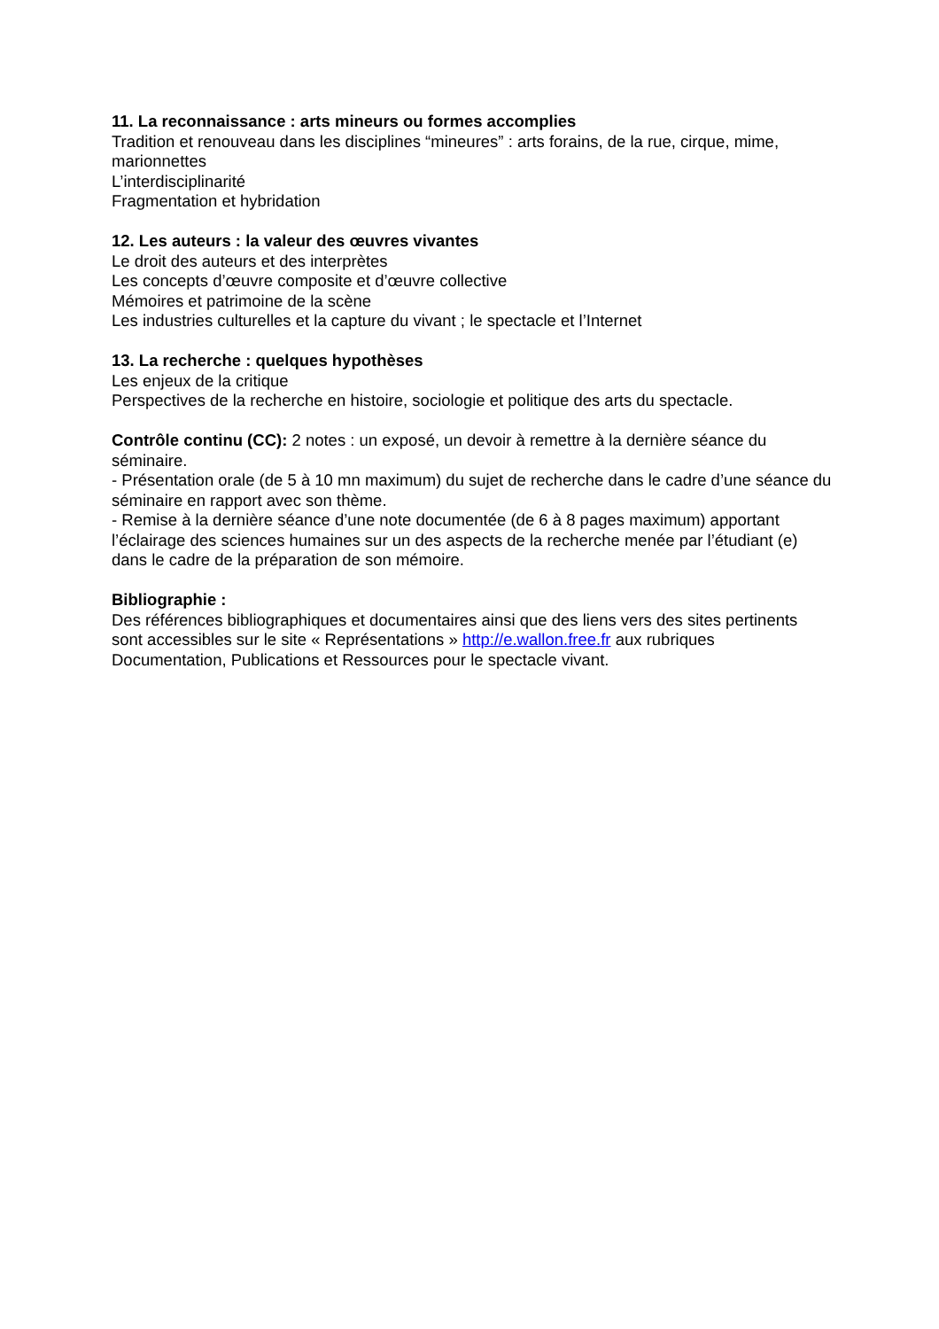11. La reconnaissance : arts mineurs ou formes accomplies
Tradition et renouveau dans les disciplines “mineures” : arts forains, de la rue, cirque, mime, marionnettes
L’interdisciplinarité
Fragmentation et hybridation
12. Les auteurs : la valeur des œuvres vivantes
Le droit des auteurs et des interprètes
Les concepts d’œuvre composite et d’œuvre collective
Mémoires et patrimoine de la scène
Les industries culturelles et la capture du vivant ; le spectacle et l’Internet
13. La recherche : quelques hypothèses
Les enjeux de la critique
Perspectives de la recherche en histoire, sociologie et politique des arts du spectacle.
Contrôle continu (CC): 2 notes : un exposé, un devoir à remettre à la dernière séance du séminaire.
- Présentation orale (de 5 à 10 mn maximum) du sujet de recherche dans le cadre d’une séance du séminaire en rapport avec son thème.
- Remise à la dernière séance d’une note documentée (de 6 à 8 pages maximum) apportant l’éclairage des sciences humaines sur un des aspects de la recherche menée par l’étudiant (e) dans le cadre de la préparation de son mémoire.
Bibliographie :
Des références bibliographiques et documentaires ainsi que des liens vers des sites pertinents sont accessibles sur le site « Représentations » http://e.wallon.free.fr aux rubriques Documentation, Publications et Ressources pour le spectacle vivant.